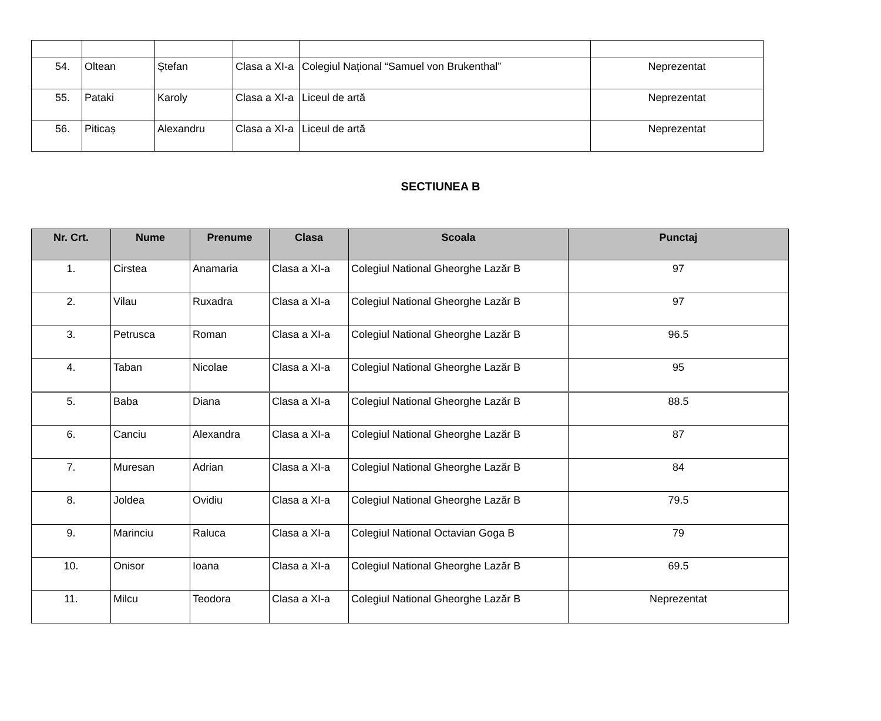| 54. | Oltean | Ștefan | Clasa a XI-a | Colegiul Național “Samuel von Brukenthal” | Neprezentat |
| 55. | Pataki | Karoly | Clasa a XI-a | Liceul de artă | Neprezentat |
| 56. | Piticaș | Alexandru | Clasa a XI-a | Liceul de artă | Neprezentat |
SECTIUNEA B
| Nr. Crt. | Nume | Prenume | Clasa | Scoala | Punctaj |
| --- | --- | --- | --- | --- | --- |
| 1. | Cirstea | Anamaria | Clasa a XI-a | Colegiul National Gheorghe Lazăr B | 97 |
| 2. | Vilau | Ruxadra | Clasa a XI-a | Colegiul National Gheorghe Lazăr B | 97 |
| 3. | Petrusca | Roman | Clasa a XI-a | Colegiul National Gheorghe Lazăr B | 96.5 |
| 4. | Taban | Nicolae | Clasa a XI-a | Colegiul National Gheorghe Lazăr B | 95 |
| 5. | Baba | Diana | Clasa a XI-a | Colegiul National Gheorghe Lazăr B | 88.5 |
| 6. | Canciu | Alexandra | Clasa a XI-a | Colegiul National Gheorghe Lazăr B | 87 |
| 7. | Muresan | Adrian | Clasa a XI-a | Colegiul National Gheorghe Lazăr B | 84 |
| 8. | Joldea | Ovidiu | Clasa a XI-a | Colegiul National Gheorghe Lazăr B | 79.5 |
| 9. | Marinciu | Raluca | Clasa a XI-a | Colegiul National Octavian Goga B | 79 |
| 10. | Onisor | Ioana | Clasa a XI-a | Colegiul National Gheorghe Lazăr B | 69.5 |
| 11. | Milcu | Teodora | Clasa a XI-a | Colegiul National Gheorghe Lazăr B | Neprezentat |